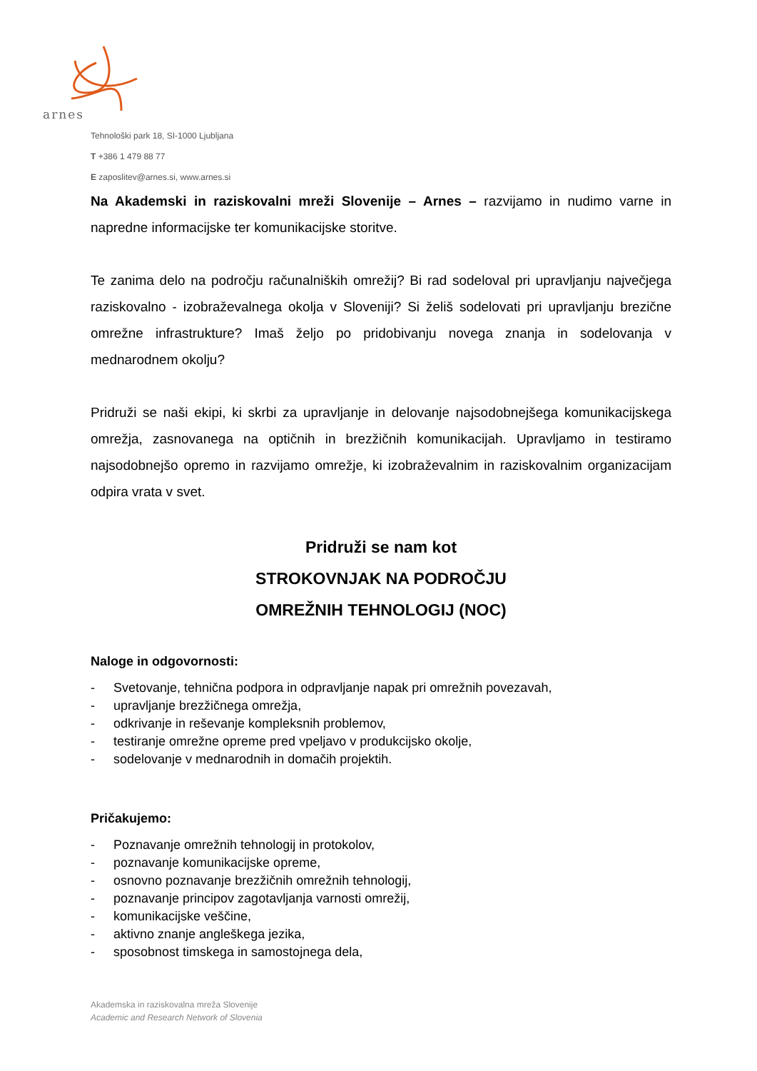arnes
Tehnološki park 18, SI-1000 Ljubljana
T +386 1 479 88 77
E zaposlitev@arnes.si, www.arnes.si
Na Akademski in raziskovalni mreži Slovenije – Arnes – razvijamo in nudimo varne in napredne informacijske ter komunikacijske storitve.
Te zanima delo na področju računalniških omrežij? Bi rad sodeloval pri upravljanju največjega raziskovalno - izobraževalnega okolja v Sloveniji? Si želiš sodelovati pri upravljanju brezične omrežne infrastrukture? Imaš željo po pridobivanju novega znanja in sodelovanja v mednarodnem okolju?
Pridruži se naši ekipi, ki skrbi za upravljanje in delovanje najsodobnejšega komunikacijskega omrežja, zasnovanega na optičnih in brezžičnih komunikacijah. Upravljamo in testiramo najsodobnejšo opremo in razvijamo omrežje, ki izobraževalnim in raziskovalnim organizacijam odpira vrata v svet.
Pridruži se nam kot
STROKOVNJAK NA PODROČJU
OMREŽNIH TEHNOLOGIJ (NOC)
Naloge in odgovornosti:
- Svetovanje, tehnična podpora in odpravljanje napak pri omrežnih povezavah,
- upravljanje brezžičnega omrežja,
- odkrivanje in reševanje kompleksnih problemov,
- testiranje omrežne opreme pred vpeljavo v produkcijsko okolje,
- sodelovanje v mednarodnih in domačih projektih.
Pričakujemo:
- Poznavanje omrežnih tehnologij in protokolov,
- poznavanje komunikacijske opreme,
- osnovno poznavanje brezžičnih omrežnih tehnologij,
- poznavanje principov zagotavljanja varnosti omrežij,
- komunikacijske veščine,
- aktivno znanje angleškega jezika,
- sposobnost timskega in samostojnega dela,
Akademska in raziskovalna mreža Slovenije
Academic and Research Network of Slovenia